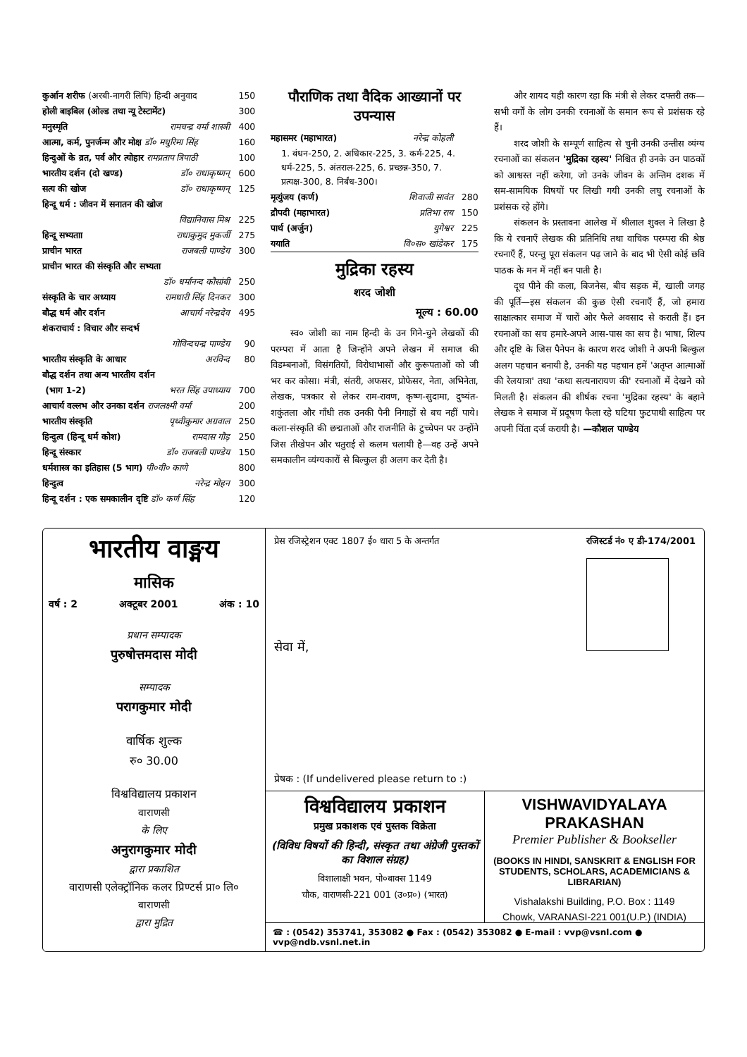| कुर्आन शरीफ (अरबी-नागरी लिपि) हिन्दी अनुवाद | 150 |
| होली बाइबिल (ओल्ड तथा न्यू टेस्टामेंट) | 300 |
| मनुस्मृति रामचन्द्र वर्मा शास्त्री | 400 |
| आत्मा, कर्म, पुनर्जन्म और मोक्ष डॉ० मधुरिमा सिंह | 160 |
| हिन्दुओं के व्रत, पर्व और त्योहार रामप्रताप त्रिपाठी | 100 |
| भारतीय दर्शन (दो खण्ड) डॉ० राधाकृष्णन् | 600 |
| सत्य की खोज डॉ० राधाकृष्णन् | 125 |
| हिन्दू धर्म : जीवन में सनातन की खोज | |
| विद्यानिवास मिश्र | 225 |
| हिन्दू सभ्यताा राधाकुमुद मुकर्जी | 275 |
| प्राचीन भारत राजबली पाण्डेय | 300 |
| प्राचीन भारत की संस्कृति और सभ्यता | |
| डॉ० धर्मानन्द कौसांबी | 250 |
| संस्कृति के चार अध्याय रामधारी सिंह दिनकर | 300 |
| बौद्ध धर्म और दर्शन आचार्य नरेन्द्रदेव | 495 |
| शंकराचार्य : विचार और सन्दर्भ | |
| गोविन्दचन्द्र पाण्डेय | 90 |
| भारतीय संस्कृति के आधार अरविन्द | 80 |
| बौद्ध दर्शन तथा अन्य भारतीय दर्शन | |
| (भाग 1-2) भरत सिंह उपाध्याय | 700 |
| आचार्य वल्लभ और उनका दर्शन राजलक्ष्मी वर्मा | 200 |
| भारतीय संस्कृति पृथ्वीकुमार अग्रवाल | 250 |
| हिन्दुत्व (हिन्दू धर्म कोश) रामदास गौड़ | 250 |
| हिन्दू संस्कार डॉ० राजबली पाण्डेय | 150 |
| धर्मशास्त्र का इतिहास (5 भाग) पी०वी० काणे | 800 |
| हिन्दुत्व नरेन्द्र मोहन | 300 |
| हिन्दू दर्शन : एक समकालीन दृष्टि डॉ० कर्ण सिंह | 120 |
पौराणिक तथा वैदिक आख्यानों पर उपन्यास
| महासमर (महाभारत) नरेन्द्र कोहली | |
| 1. बंधन-250, 2. अधिकार-225, 3. कर्म-225, 4. धर्म-225, 5. अंतराल-225, 6. प्रच्छन्न-350, 7. प्रत्यक्ष-300, 8. निर्बंध-300। | |
| मृत्युंजय (कर्ण) शिवाजी सावंत | 280 |
| द्रौपदी (महाभारत) प्रतिभा राय | 150 |
| पार्थ (अर्जुन) युगेश्वर | 225 |
| ययाति वि०स० खांडेकर | 175 |
मुद्रिका रहस्य
शरद जोशी
मूल्य : 60.00
स्व० जोशी का नाम हिन्दी के उन गिने-चुने लेखकों की परम्परा में आता है जिन्होंने अपने लेखन में समाज की विडम्बनाओं, विसंगतियों, विरोधाभासों और कुरूपताओं को जी भर कर कोसा। मंत्री, संतरी, अफसर, प्रोफेसर, नेता, अभिनेता, लेखक, पत्रकार से लेकर राम-रावण, कृष्ण-सुदामा, दुष्यंत-शकुंतला और गाँधी तक उनकी पैनी निगाहों से बच नहीं पाये। कला-संस्कृति की छद्मताओं और राजनीति के टुच्चेपन पर उन्होंने जिस तीखेपन और चतुराई से कलम चलायी है—वह उन्हें अपने समकालीन व्यंग्यकारों से बिल्कुल ही अलग कर देती है।
और शायद यही कारण रहा कि मंत्री से लेकर दफ्तरी तक—सभी वर्गों के लोग उनकी रचनाओं के समान रूप से प्रशंसक रहे हैं।
शरद जोशी के सम्पूर्ण साहित्य से चुनी उनकी उन्तीस व्यंग्य रचनाओं का संकलन 'मुद्रिका रहस्य' निश्चित ही उनके उन पाठकों को आश्वस्त नहीं करेगा, जो उनके जीवन के अन्तिम दशक में सम-सामयिक विषयों पर लिखी गयी उनकी लघु रचनाओं के प्रशंसक रहे होंगे।
संकलन के प्रस्तावना आलेख में श्रीलाल शुक्ल ने लिखा है कि ये रचनाएँ लेखक की प्रतिनिधि तथा वाचिक परम्परा की श्रेष्ठ रचनाएँ हैं, परन्तु पूरा संकलन पढ़ जाने के बाद भी ऐसी कोई छवि पाठक के मन में नहीं बन पाती है।
दूध पीने की कला, बिजनेस, बीच सड़क में, खाली जगह की पूर्ति—इस संकलन की कुछ ऐसी रचनाएँ हैं, जो हमारा साक्षात्कार समाज में चारों ओर फैले अवसाद से कराती हैं। इन रचनाओं का सच हमारे-अपने आस-पास का सच है। भाषा, शिल्प और दृष्टि के जिस पैनेपन के कारण शरद जोशी ने अपनी बिल्कुल अलग पहचान बनायी है, उनकी यह पहचान हमें 'अतृप्त आत्माओं की रेलयात्रा' तथा 'कथा सत्यनारायण की' रचनाओं में देखने को मिलती है। संकलन की शीर्षक रचना 'मुद्रिका रहस्य' के बहाने लेखक ने समाज में प्रदूषण फैला रहे घटिया फुटपाथी साहित्य पर अपनी चिंता दर्ज करायी है। —कौशल पाण्डेय
भारतीय वाङ्मय
मासिक
वर्ष : 2 अक्टूबर 2001 अंक : 10
प्रधान सम्पादक
पुरुषोत्तमदास मोदी
सम्पादक
परागकुमार मोदी
वार्षिक शुल्क
रु० 30.00
विश्वविद्यालय प्रकाशन
वाराणसी
के लिए
अनुरागकुमार मोदी
द्वारा प्रकाशित
वाराणसी एलेक्ट्रॉनिक कलर प्रिण्टर्स प्रा० लि०
वाराणसी
द्वारा मुद्रित
प्रेस रजिस्ट्रेशन एक्ट 1807 ई० धारा 5 के अन्तर्गत रजिस्टर्ड नं० ए डी-174/2001
सेवा में,
प्रेषक : (If undelivered please return to :)
विश्वविद्यालय प्रकाशन
प्रमुख प्रकाशक एवं पुस्तक विक्रेता
(विविध विषयों की हिन्दी, संस्कृत तथा अंग्रेजी पुस्तकों का विशाल संग्रह)
विशालाक्षी भवन, पो०बाक्स 1149
चौक, वाराणसी-221 001 (उ०प्र०) (भारत)
VISHWAVIDYALAYA PRAKASHAN
Premier Publisher & Bookseller
(BOOKS IN HINDI, SANSKRIT & ENGLISH FOR STUDENTS, SCHOLARS, ACADEMICIANS & LIBRARIAN)
Vishalakshi Building, P.O. Box : 1149
Chowk, VARANASI-221 001(U.P.) (INDIA)
☎ : (0542) 353741, 353082 ● Fax : (0542) 353082 ● E-mail : vvp@vsnl.com ● vvp@ndb.vsnl.net.in